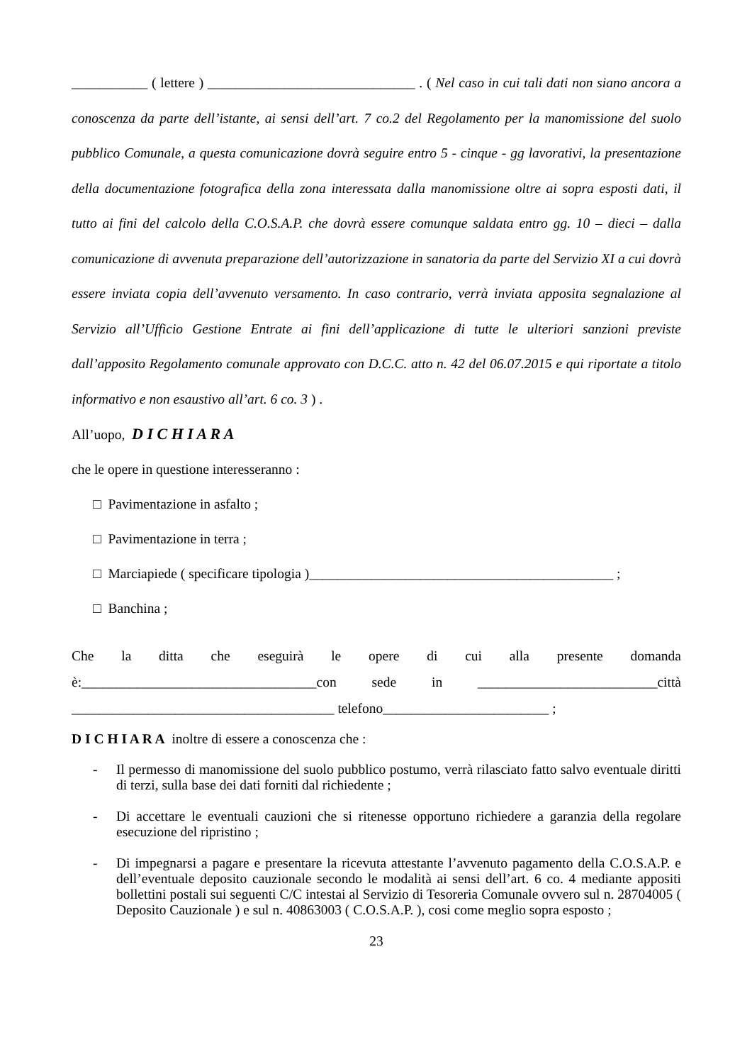___________ ( lettere ) ______________________________ . ( Nel caso in cui tali dati non siano ancora a conoscenza da parte dell’istante, ai sensi dell’art. 7 co.2 del Regolamento per la manomissione del suolo pubblico Comunale, a questa comunicazione dovrà seguire entro 5 - cinque - gg lavorativi, la presentazione della documentazione fotografica della zona interessata dalla manomissione oltre ai sopra esposti dati, il tutto ai fini del calcolo della C.O.S.A.P. che dovrà essere comunque saldata entro gg. 10 – dieci – dalla comunicazione di avvenuta preparazione dell’autorizzazione in sanatoria da parte del Servizio XI a cui dovrà essere inviata copia dell’avvenuto versamento. In caso contrario, verrà inviata apposita segnalazione al Servizio all’Ufficio Gestione Entrate ai fini dell’applicazione di tutte le ulteriori sanzioni previste dall’apposito Regolamento comunale approvato con D.C.C. atto n. 42 del 06.07.2015 e qui riportate a titolo informativo e non esaustivo all’art. 6 co. 3 ) .
All’uopo, D I C H I A R A
che le opere in questione interesseranno :
□ Pavimentazione in asfalto ;
□ Pavimentazione in terra ;
□ Marciapiede ( specificare tipologia )____________________________________________ ;
□ Banchina ;
Che la ditta che eseguirà le opere di cui alla presente domanda è:__________________________________con sede in __________________________città ______________________________________ telefono________________________ ;
D I C H I A R A inoltre di essere a conoscenza che :
- Il permesso di manomissione del suolo pubblico postumo, verrà rilasciato fatto salvo eventuale diritti di terzi, sulla base dei dati forniti dal richiedente ;
- Di accettare le eventuali cauzioni che si ritenesse opportuno richiedere a garanzia della regolare esecuzione del ripristino ;
- Di impegnarsi a pagare e presentare la ricevuta attestante l’avvenuto pagamento della C.O.S.A.P. e dell’eventuale deposito cauzionale secondo le modalità ai sensi dell’art. 6 co. 4 mediante appositi bollettini postali sui seguenti C/C intestai al Servizio di Tesoreria Comunale ovvero sul n. 28704005 ( Deposito Cauzionale ) e sul n. 40863003 ( C.O.S.A.P. ), cosi come meglio sopra esposto ;
23